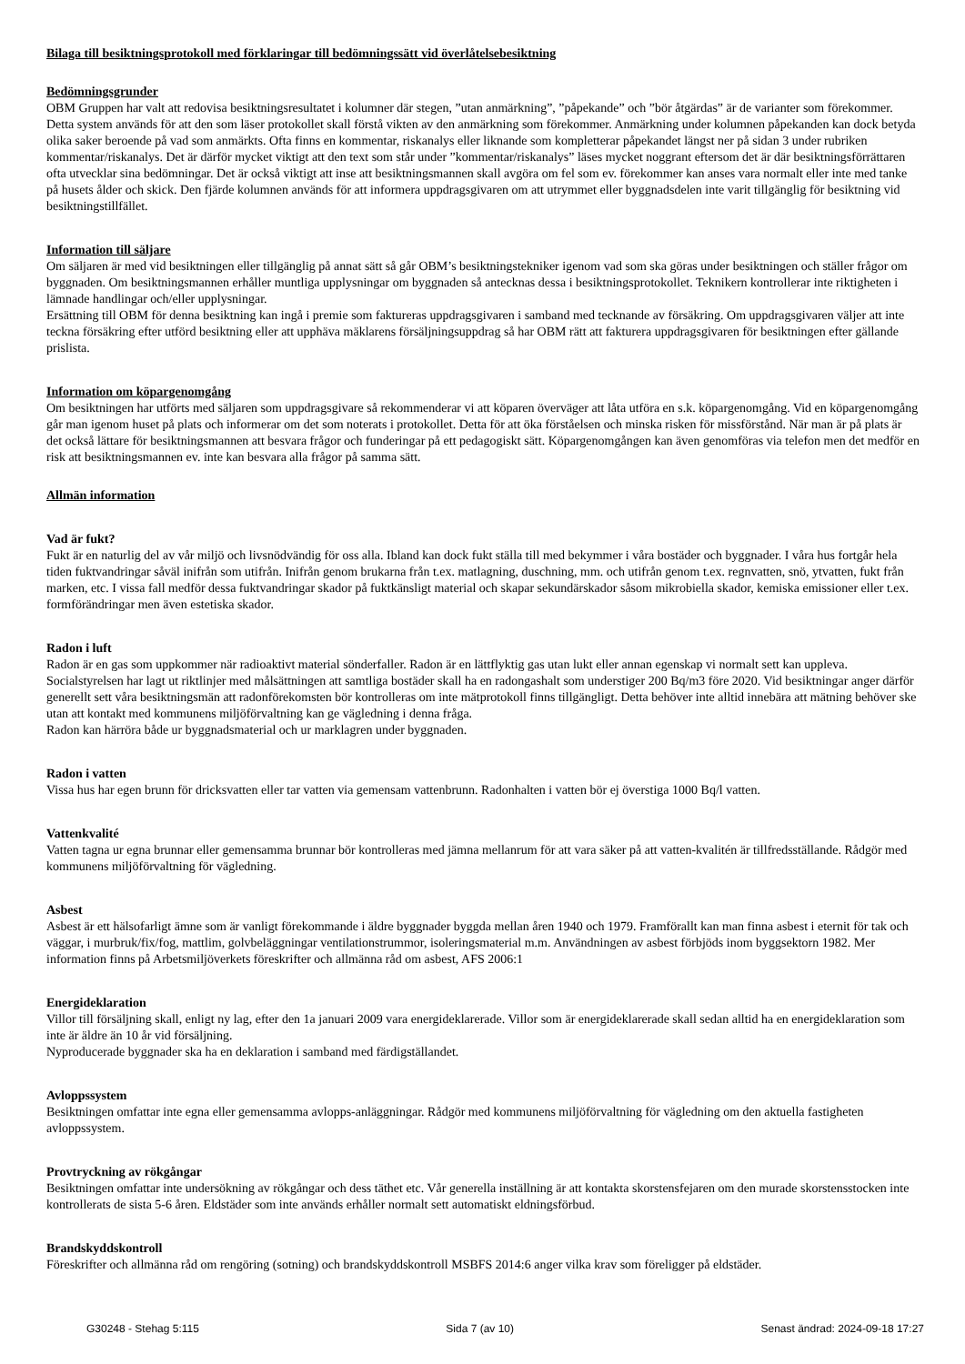Bilaga till besiktningsprotokoll med förklaringar till bedömningssätt vid överlåtelsebesiktning
Bedömningsgrunder
OBM Gruppen har valt att redovisa besiktningsresultatet i kolumner där stegen, ”utan anmärkning”, ”påpekande” och ”bör åtgärdas” är de varianter som förekommer. Detta system används för att den som läser protokollet skall förstå vikten av den anmärkning som förekommer. Anmärkning under kolumnen påpekanden kan dock betyda olika saker beroende på vad som anmärkts. Ofta finns en kommentar, riskanalys eller liknande som kompletterar påpekandet längst ner på sidan 3 under rubriken kommentar/riskanalys. Det är därför mycket viktigt att den text som står under ”kommentar/riskanalys” läses mycket noggrant eftersom det är där besiktningsförrättaren ofta utvecklar sina bedömningar. Det är också viktigt att inse att besiktningsmannen skall avgöra om fel som ev. förekommer kan anses vara normalt eller inte med tanke på husets ålder och skick. Den fjärde kolumnen används för att informera uppdragsgivaren om att utrymmet eller byggnadsdelen inte varit tillgänglig för besiktning vid besiktningstillfället.
Information till säljare
Om säljaren är med vid besiktningen eller tillgänglig på annat sätt så går OBM’s besiktningstekniker igenom vad som ska göras under besiktningen och ställer frågor om byggnaden. Om besiktningsmannen erhåller muntliga upplysningar om byggnaden så antecknas dessa i besiktningsprotokollet. Teknikern kontrollerar inte riktigheten i lämnade handlingar och/eller upplysningar.
Ersättning till OBM för denna besiktning kan ingå i premie som faktureras uppdragsgivaren i samband med tecknande av försäkring. Om uppdragsgivaren väljer att inte teckna försäkring efter utförd besiktning eller att upphäva mäklarens försäljningsuppdrag så har OBM rätt att fakturera uppdragsgivaren för besiktningen efter gällande prislista.
Information om köpargenomgång
Om besiktningen har utförts med säljaren som uppdragsgivare så rekommenderar vi att köparen överväger att låta utföra en s.k. köpargenomgång. Vid en köpargenomgång går man igenom huset på plats och informerar om det som noterats i protokollet. Detta för att öka förståelsen och minska risken för missförstånd. När man är på plats är det också lättare för besiktningsmannen att besvara frågor och funderingar på ett pedagogiskt sätt. Köpargenomgången kan även genomföras via telefon men det medför en risk att besiktningsmannen ev. inte kan besvara alla frågor på samma sätt.
Allmän information
Vad är fukt?
Fukt är en naturlig del av vår miljö och livsnödvändig för oss alla. Ibland kan dock fukt ställa till med bekymmer i våra bostäder och byggnader. I våra hus fortgår hela tiden fuktvandringar såväl inifrån som utifrån. Inifrån genom brukarna från t.ex. matlagning, duschning, mm. och utifrån genom t.ex. regnvatten, snö, ytvatten, fukt från marken, etc. I vissa fall medför dessa fuktvandringar skador på fuktkänsligt material och skapar sekundärskador såsom mikrobiella skador, kemiska emissioner eller t.ex. formförändringar men även estetiska skador.
Radon i luft
Radon är en gas som uppkommer när radioaktivt material sönderfaller. Radon är en lättflyktig gas utan lukt eller annan egenskap vi normalt sett kan uppleva.
Socialstyrelsen har lagt ut riktlinjer med målsättningen att samtliga bostäder skall ha en radongashalt som understiger 200 Bq/m3 före 2020. Vid besiktningar anger därför generellt sett våra besiktningsmän att radonförekomsten bör kontrolleras om inte mätprotokoll finns tillgängligt. Detta behöver inte alltid innebära att mätning behöver ske utan att kontakt med kommunens miljöförvaltning kan ge vägledning i denna fråga.
Radon kan härröra både ur byggnadsmaterial och ur marklagren under byggnaden.
Radon i vatten
Vissa hus har egen brunn för dricksvatten eller tar vatten via gemensam vattenbrunn. Radonhalten i vatten bör ej överstiga 1000 Bq/l vatten.
Vattenkvalité
Vatten tagna ur egna brunnar eller gemensamma brunnar bör kontrolleras med jämna mellanrum för att vara säker på att vatten-kvalitén är tillfredsställande. Rådgör med kommunens miljöförvaltning för vägledning.
Asbest
Asbest är ett hälsofarligt ämne som är vanligt förekommande i äldre byggnader byggda mellan åren 1940 och 1979. Framförallt kan man finna asbest i eternit för tak och väggar, i murbruk/fix/fog, mattlim, golvbeläggningar ventilationstrummor, isoleringsmaterial m.m. Användningen av asbest förbjöds inom byggsektorn 1982. Mer information finns på Arbetsmiljöverkets föreskrifter och allmänna råd om asbest, AFS 2006:1
Energideklaration
Villor till försäljning skall, enligt ny lag, efter den 1a januari 2009 vara energideklarerade. Villor som är energideklarerade skall sedan alltid ha en energideklaration som inte är äldre än 10 år vid försäljning.
Nyproducerade byggnader ska ha en deklaration i samband med färdigställandet.
Avloppssystem
Besiktningen omfattar inte egna eller gemensamma avlopps-anläggningar. Rådgör med kommunens miljöförvaltning för vägledning om den aktuella fastigheten avloppssystem.
Provtryckning av rökgångar
Besiktningen omfattar inte undersökning av rökgångar och dess täthet etc. Vår generella inställning är att kontakta skorstensfejaren om den murade skorstensstocken inte kontrollerats de sista 5-6 åren. Eldstäder som inte används erhåller normalt sett automatiskt eldningsförbud.
Brandskyddskontroll
Föreskrifter och allmänna råd om rengöring (sotning) och brandskyddskontroll MSBFS 2014:6 anger vilka krav som föreligger på eldstäder.
G30248 - Stehag 5:115 Sida 7 (av 10) Senast ändrad: 2024-09-18 17:27